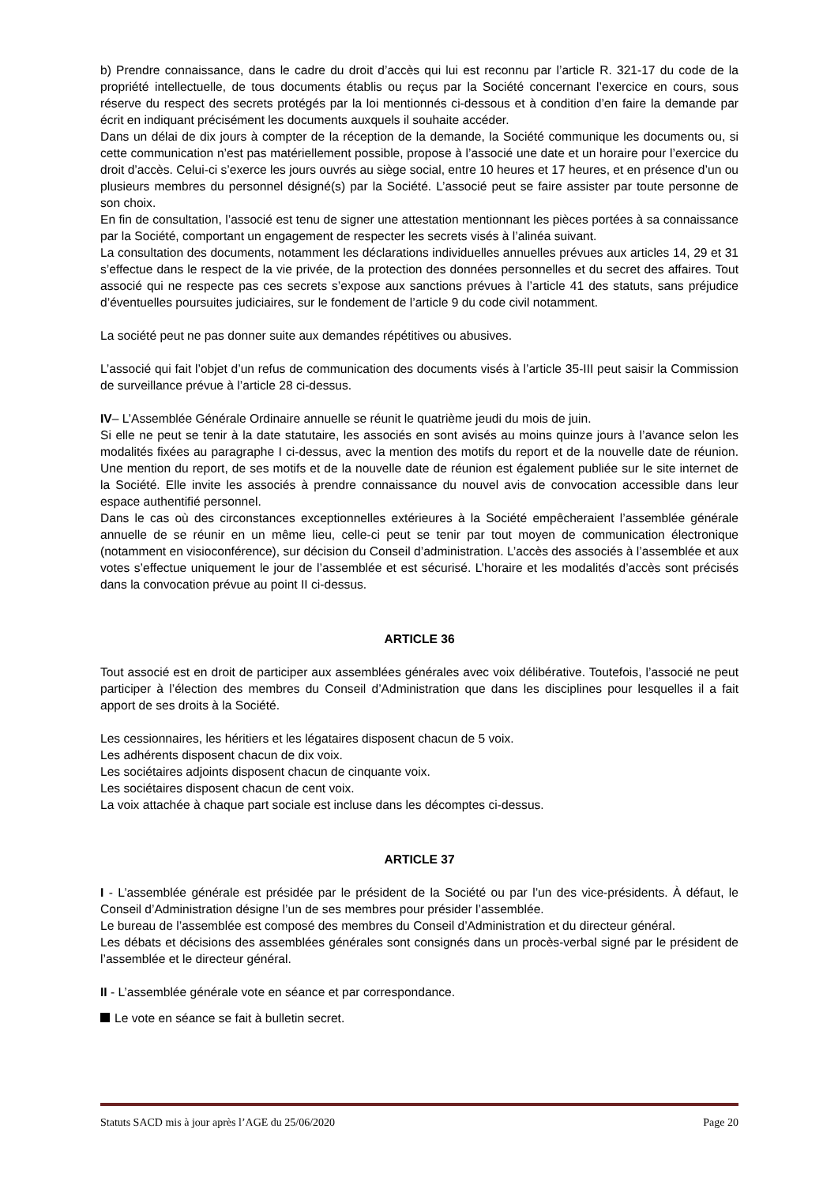b) Prendre connaissance, dans le cadre du droit d’accès qui lui est reconnu par l’article R. 321-17 du code de la propriété intellectuelle, de tous documents établis ou reçus par la Société concernant l’exercice en cours, sous réserve du respect des secrets protégés par la loi mentionnés ci-dessous et à condition d’en faire la demande par écrit en indiquant précisément les documents auxquels il souhaite accéder.
Dans un délai de dix jours à compter de la réception de la demande, la Société communique les documents ou, si cette communication n’est pas matériellement possible, propose à l’associé une date et un horaire pour l’exercice du droit d’accès. Celui-ci s’exerce les jours ouvrés au siège social, entre 10 heures et 17 heures, et en présence d’un ou plusieurs membres du personnel désigné(s) par la Société. L’associé peut se faire assister par toute personne de son choix.
En fin de consultation, l’associé est tenu de signer une attestation mentionnant les pièces portées à sa connaissance par la Société, comportant un engagement de respecter les secrets visés à l’alinéa suivant.
La consultation des documents, notamment les déclarations individuelles annuelles prévues aux articles 14, 29 et 31 s’effectue dans le respect de la vie privée, de la protection des données personnelles et du secret des affaires. Tout associé qui ne respecte pas ces secrets s’expose aux sanctions prévues à l’article 41 des statuts, sans préjudice d’éventuelles poursuites judiciaires, sur le fondement de l’article 9 du code civil notamment.
La société peut ne pas donner suite aux demandes répétitives ou abusives.
L’associé qui fait l’objet d’un refus de communication des documents visés à l’article 35-III peut saisir la Commission de surveillance prévue à l’article 28 ci-dessus.
IV– L’Assemblée Générale Ordinaire annuelle se réunit le quatrième jeudi du mois de juin.
Si elle ne peut se tenir à la date statutaire, les associés en sont avisés au moins quinze jours à l’avance selon les modalités fixées au paragraphe I ci-dessus, avec la mention des motifs du report et de la nouvelle date de réunion. Une mention du report, de ses motifs et de la nouvelle date de réunion est également publiée sur le site internet de la Société. Elle invite les associés à prendre connaissance du nouvel avis de convocation accessible dans leur espace authentifié personnel.
Dans le cas où des circonstances exceptionnelles extérieures à la Société empêcheraient l’assemblée générale annuelle de se réunir en un même lieu, celle-ci peut se tenir par tout moyen de communication électronique (notamment en visioconférence), sur décision du Conseil d’administration. L’accès des associés à l’assemblée et aux votes s’effectue uniquement le jour de l’assemblée et est sécurisé. L’horaire et les modalités d’accès sont précisés dans la convocation prévue au point II ci-dessus.
ARTICLE 36
Tout associé est en droit de participer aux assemblées générales avec voix délibérative. Toutefois, l’associé ne peut participer à l’élection des membres du Conseil d’Administration que dans les disciplines pour lesquelles il a fait apport de ses droits à la Société.
Les cessionnaires, les héritiers et les légataires disposent chacun de 5 voix.
Les adhérents disposent chacun de dix voix.
Les sociétaires adjoints disposent chacun de cinquante voix.
Les sociétaires disposent chacun de cent voix.
La voix attachée à chaque part sociale est incluse dans les décomptes ci-dessus.
ARTICLE 37
I - L’assemblée générale est présidée par le président de la Société ou par l’un des vice-présidents. À défaut, le Conseil d’Administration désigne l’un de ses membres pour présider l’assemblée.
Le bureau de l’assemblée est composé des membres du Conseil d’Administration et du directeur général.
Les débats et décisions des assemblées générales sont consignés dans un procès-verbal signé par le président de l’assemblée et le directeur général.
II - L’assemblée générale vote en séance et par correspondance.
Le vote en séance se fait à bulletin secret.
Statuts SACD mis à jour après l’AGE du 25/06/2020 Page 20